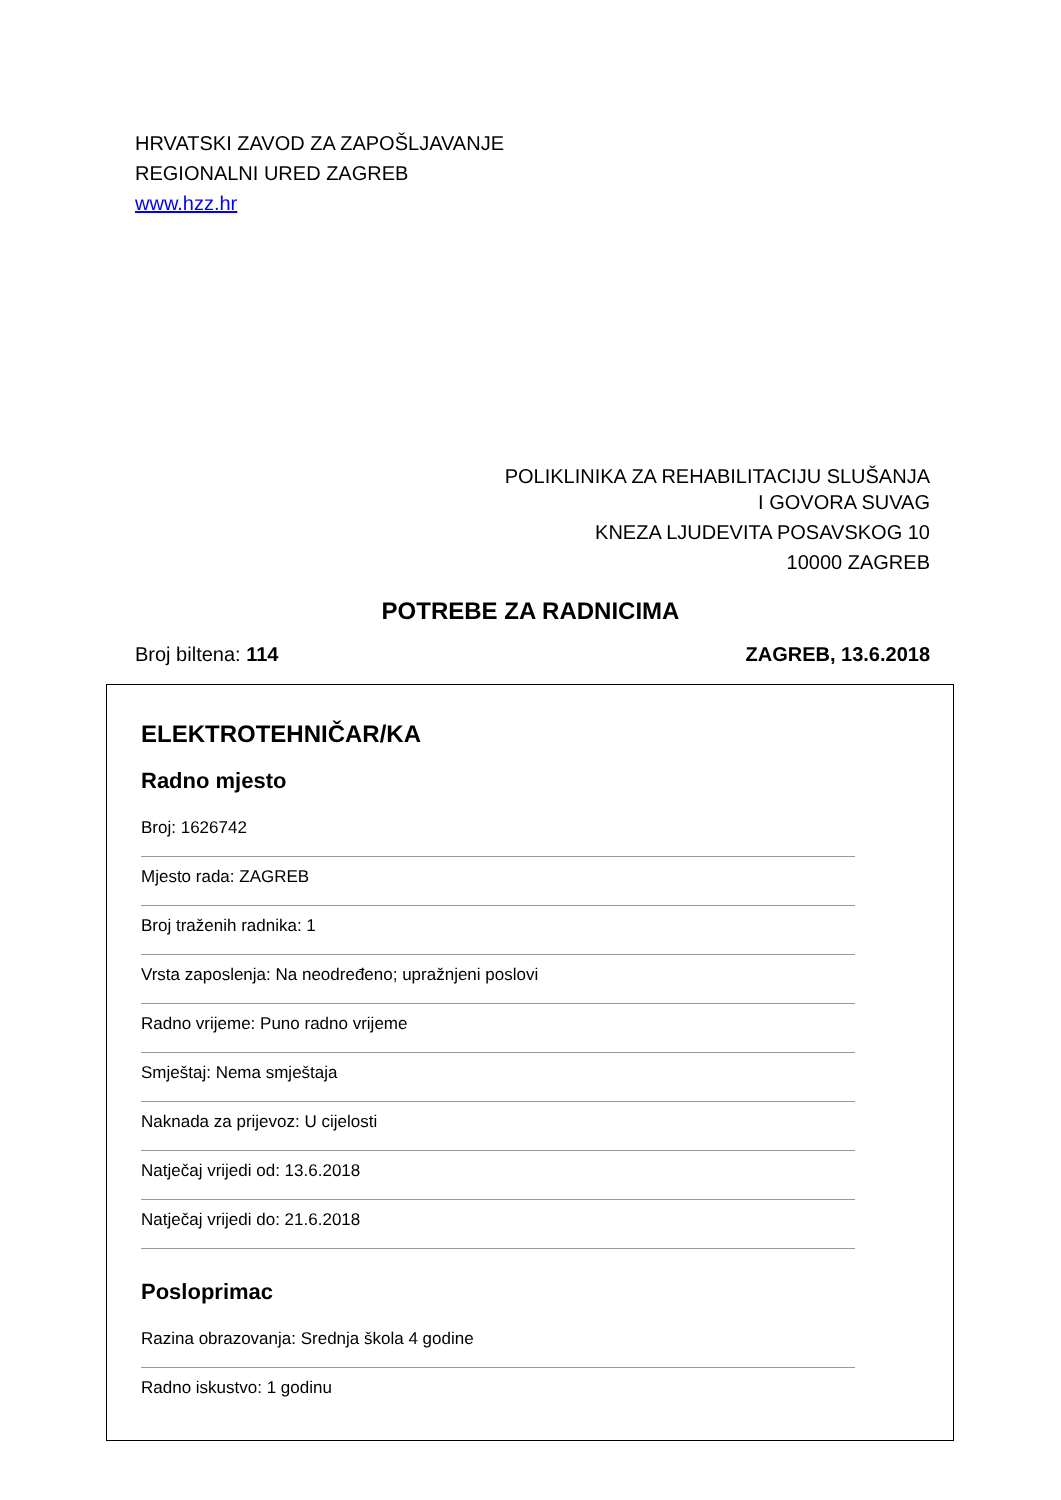HRVATSKI ZAVOD ZA ZAPOŠLJAVANJE
REGIONALNI URED ZAGREB
www.hzz.hr
POLIKLINIKA ZA REHABILITACIJU SLUŠANJA
I GOVORA SUVAG
KNEZA LJUDEVITA POSAVSKOG 10
10000 ZAGREB
POTREBE ZA RADNICIMA
Broj biltena: 114 ZAGREB, 13.6.2018
ELEKTROTEHNIČAR/KA
Radno mjesto
Broj: 1626742
Mjesto rada: ZAGREB
Broj traženih radnika: 1
Vrsta zaposlenja: Na neodređeno; upražnjeni poslovi
Radno vrijeme: Puno radno vrijeme
Smještaj: Nema smještaja
Naknada za prijevoz: U cijelosti
Natječaj vrijedi od: 13.6.2018
Natječaj vrijedi do: 21.6.2018
Posloprimac
Razina obrazovanja: Srednja škola 4 godine
Radno iskustvo: 1 godinu